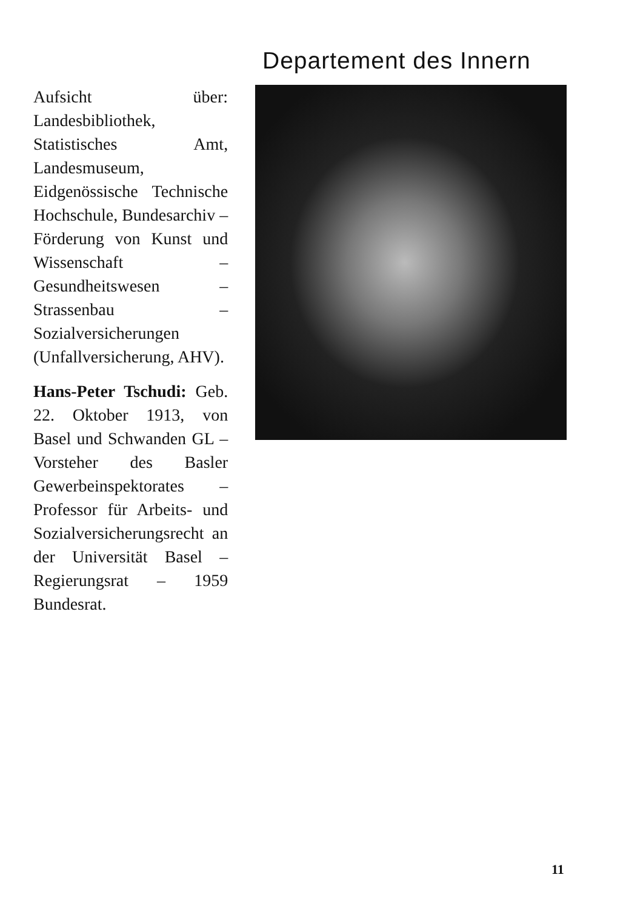Departement des Innern
Aufsicht über: Landesbibliothek, Statistisches Amt, Landesmuseum, Eidgenössische Technische Hochschule, Bundesarchiv – Förderung von Kunst und Wissenschaft – Gesundheitswesen – Strassenbau – Sozialversicherungen (Unfallversicherung, AHV).
Hans-Peter Tschudi: Geb. 22. Oktober 1913, von Basel und Schwanden GL – Vorsteher des Basler Gewerbeinspektorates – Professor für Arbeits- und Sozialversicherungsrecht an der Universität Basel – Regierungsrat – 1959 Bundesrat.
11